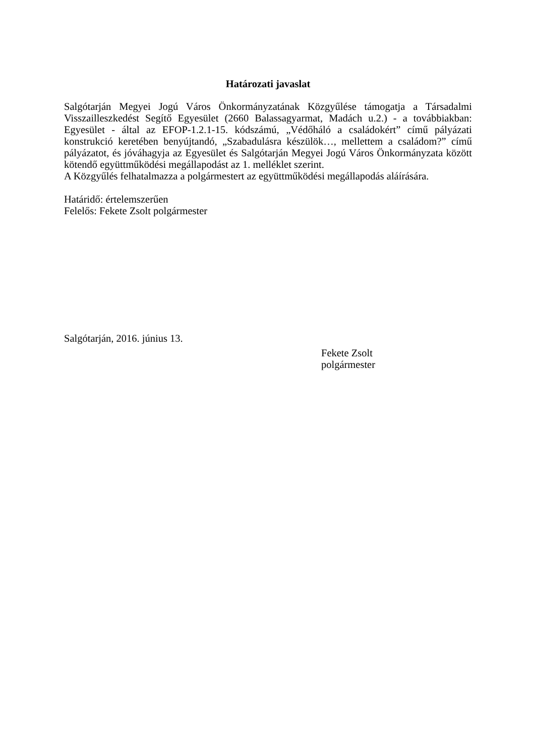Határozati javaslat
Salgótarján Megyei Jogú Város Önkormányzatának Közgyűlése támogatja a Társadalmi Visszailleszkedést Segítő Egyesület (2660 Balassagyarmat, Madách u.2.) - a továbbiakban: Egyesület - által az EFOP-1.2.1-15. kódszámú, „Védőháló a családokért” című pályázati konstrukció keretében benyújtandó, „Szabadulásra készülök…, mellettem a családom?” című pályázatot, és jóváhagyja az Egyesület és Salgótarján Megyei Jogú Város Önkormányzata között kötendő együttműködési megállapodást az 1. melléklet szerint.
A Közgyűlés felhatalmazza a polgármestert az együttműködési megállapodás aláírására.
Határidő: értelemszerűen
Felelős: Fekete Zsolt polgármester
Salgótarján, 2016. június 13.
Fekete Zsolt
polgármester